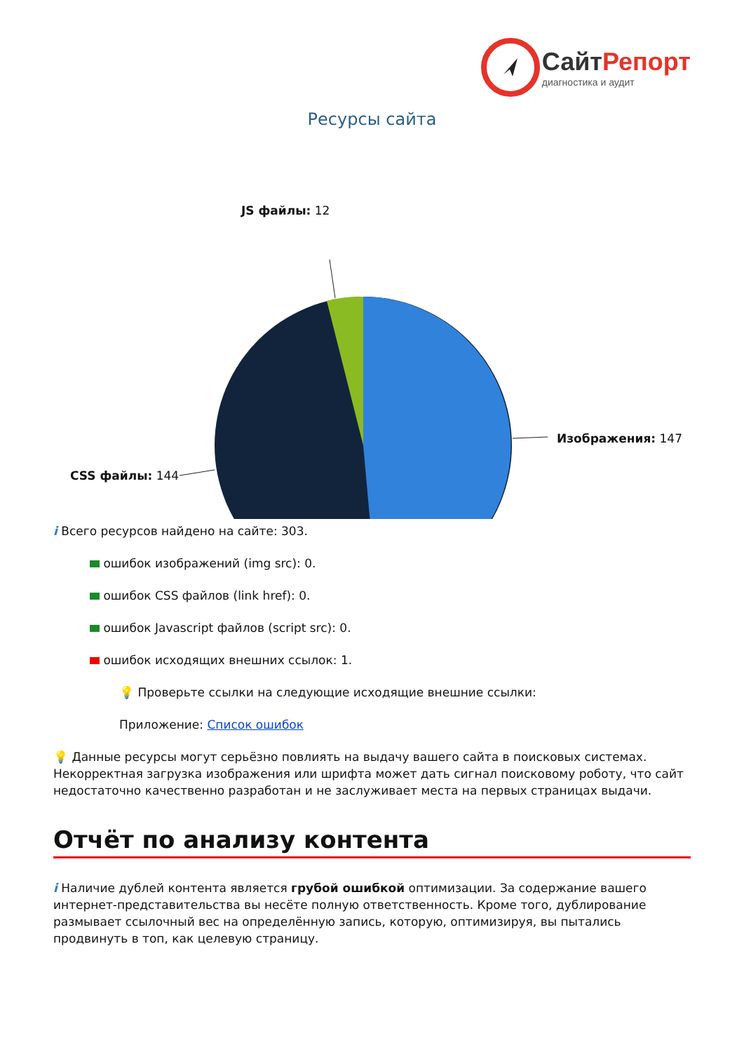СайтРепорт
диагностика и аудит
Ресурсы сайта
JS файлы: 12
Изображения: 147
CSS файлы: 144
i Всего ресурсов найдено на сайте: 303.
ошибок изображений (img src): 0.
ошибок CSS файлов (link href): 0.
ошибок Javascript файлов (script src): 0.
ошибок исходящих внешних ссылок: 1.
💡 Проверьте ссылки на следующие исходящие внешние ссылки:
Приложение: Список ошибок
💡 Данные ресурсы могут серьёзно повлиять на выдачу вашего сайта в поисковых системах. Некорректная загрузка изображения или шрифта может дать сигнал поисковому роботу, что сайт недостаточно качественно разработан и не заслуживает места на первых страницах выдачи.
Отчёт по анализу контента
i Наличие дублей контента является грубой ошибкой оптимизации. За содержание вашего интернет-представительства вы несёте полную ответственность. Кроме того, дублирование размывает ссылочный вес на определённую запись, которую, оптимизируя, вы пытались продвинуть в топ, как целевую страницу.